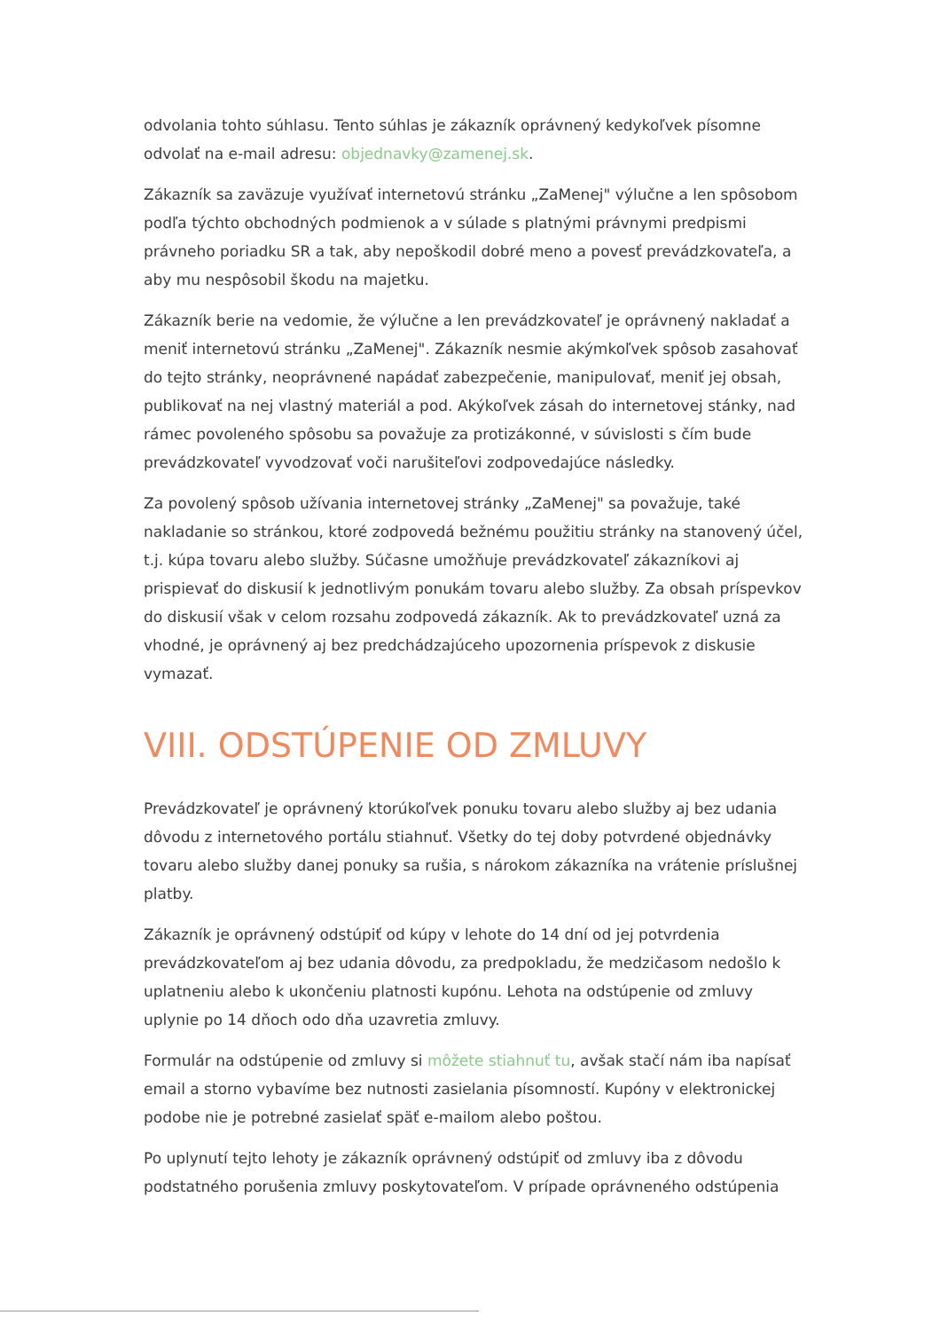odvolania tohto súhlasu. Tento súhlas je zákazník oprávnený kedykoľvek písomne odvolať na e-mail adresu: objednavky@zamenej.sk.
Zákazník sa zaväzuje využívať internetovú stránku „ZaMenej" výlučne a len spôsobom podľa týchto obchodných podmienok a v súlade s platnými právnymi predpismi právneho poriadku SR a tak, aby nepoškodil dobré meno a povesť prevádzkovateľa, a aby mu nespôsobil škodu na majetku.
Zákazník berie na vedomie, že výlučne a len prevádzkovateľ je oprávnený nakladať a meniť internetovú stránku „ZaMenej". Zákazník nesmie akýmkoľvek spôsob zasahovať do tejto stránky, neoprávnené napádať zabezpečenie, manipulovať, meniť jej obsah, publikovať na nej vlastný materiál a pod. Akýkoľvek zásah do internetovej stánky, nad rámec povoleného spôsobu sa považuje za protizákonné, v súvislosti s čím bude prevádzkovateľ vyvodzovať voči narušiteľovi zodpovedajúce následky.
Za povolený spôsob užívania internetovej stránky „ZaMenej" sa považuje, také nakladanie so stránkou, ktoré zodpovedá bežnému použitiu stránky na stanovený účel, t.j. kúpa tovaru alebo služby. Súčasne umožňuje prevádzkovateľ zákazníkovi aj prispievať do diskusií k jednotlivým ponukám tovaru alebo služby. Za obsah príspevkov do diskusií však v celom rozsahu zodpovedá zákazník. Ak to prevádzkovateľ uzná za vhodné, je oprávnený aj bez predchádzajúceho upozornenia príspevok z diskusie vymazať.
VIII. ODSTÚPENIE OD ZMLUVY
Prevádzkovateľ je oprávnený ktorúkoľvek ponuku tovaru alebo služby aj bez udania dôvodu z internetového portálu stiahnuť. Všetky do tej doby potvrdené objednávky tovaru alebo služby danej ponuky sa rušia, s nárokom zákazníka na vrátenie príslušnej platby.
Zákazník je oprávnený odstúpiť od kúpy v lehote do 14 dní od jej potvrdenia prevádzkovateľom aj bez udania dôvodu, za predpokladu, že medzičasom nedošlo k uplatneniu alebo k ukončeniu platnosti kupónu. Lehota na odstúpenie od zmluvy uplynie po 14 dňoch odo dňa uzavretia zmluvy.
Formulár na odstúpenie od zmluvy si môžete stiahnuť tu, avšak stačí nám iba napísať email a storno vybavíme bez nutnosti zasielania písomností. Kupóny v elektronickej podobe nie je potrebné zasielať späť e-mailom alebo poštou.
Po uplynutí tejto lehoty je zákazník oprávnený odstúpiť od zmluvy iba z dôvodu podstatného porušenia zmluvy poskytovateľom. V prípade oprávneného odstúpenia